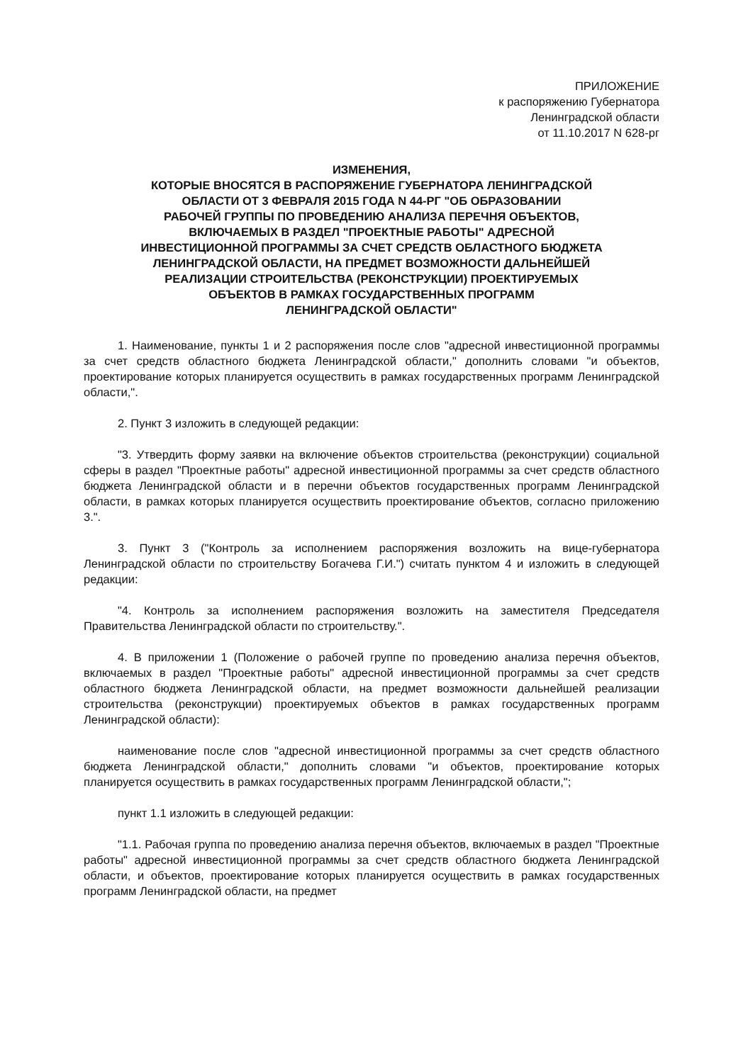ПРИЛОЖЕНИЕ
к распоряжению Губернатора
Ленинградской области
от 11.10.2017 N 628-рг
ИЗМЕНЕНИЯ,
КОТОРЫЕ ВНОСЯТСЯ В РАСПОРЯЖЕНИЕ ГУБЕРНАТОРА ЛЕНИНГРАДСКОЙ
ОБЛАСТИ ОТ 3 ФЕВРАЛЯ 2015 ГОДА N 44-РГ "ОБ ОБРАЗОВАНИИ
РАБОЧЕЙ ГРУППЫ ПО ПРОВЕДЕНИЮ АНАЛИЗА ПЕРЕЧНЯ ОБЪЕКТОВ,
ВКЛЮЧАЕМЫХ В РАЗДЕЛ "ПРОЕКТНЫЕ РАБОТЫ" АДРЕСНОЙ
ИНВЕСТИЦИОННОЙ ПРОГРАММЫ ЗА СЧЕТ СРЕДСТВ ОБЛАСТНОГО БЮДЖЕТА
ЛЕНИНГРАДСКОЙ ОБЛАСТИ, НА ПРЕДМЕТ ВОЗМОЖНОСТИ ДАЛЬНЕЙШЕЙ
РЕАЛИЗАЦИИ СТРОИТЕЛЬСТВА (РЕКОНСТРУКЦИИ) ПРОЕКТИРУЕМЫХ
ОБЪЕКТОВ В РАМКАХ ГОСУДАРСТВЕННЫХ ПРОГРАММ
ЛЕНИНГРАДСКОЙ ОБЛАСТИ"
1. Наименование, пункты 1 и 2 распоряжения после слов "адресной инвестиционной программы за счет средств областного бюджета Ленинградской области," дополнить словами "и объектов, проектирование которых планируется осуществить в рамках государственных программ Ленинградской области,".
2. Пункт 3 изложить в следующей редакции:
"3. Утвердить форму заявки на включение объектов строительства (реконструкции) социальной сферы в раздел "Проектные работы" адресной инвестиционной программы за счет средств областного бюджета Ленинградской области и в перечни объектов государственных программ Ленинградской области, в рамках которых планируется осуществить проектирование объектов, согласно приложению 3.".
3. Пункт 3 ("Контроль за исполнением распоряжения возложить на вице-губернатора Ленинградской области по строительству Богачева Г.И.") считать пунктом 4 и изложить в следующей редакции:
"4. Контроль за исполнением распоряжения возложить на заместителя Председателя Правительства Ленинградской области по строительству.".
4. В приложении 1 (Положение о рабочей группе по проведению анализа перечня объектов, включаемых в раздел "Проектные работы" адресной инвестиционной программы за счет средств областного бюджета Ленинградской области, на предмет возможности дальнейшей реализации строительства (реконструкции) проектируемых объектов в рамках государственных программ Ленинградской области):
наименование после слов "адресной инвестиционной программы за счет средств областного бюджета Ленинградской области," дополнить словами "и объектов, проектирование которых планируется осуществить в рамках государственных программ Ленинградской области,";
пункт 1.1 изложить в следующей редакции:
"1.1. Рабочая группа по проведению анализа перечня объектов, включаемых в раздел "Проектные работы" адресной инвестиционной программы за счет средств областного бюджета Ленинградской области, и объектов, проектирование которых планируется осуществить в рамках государственных программ Ленинградской области, на предмет